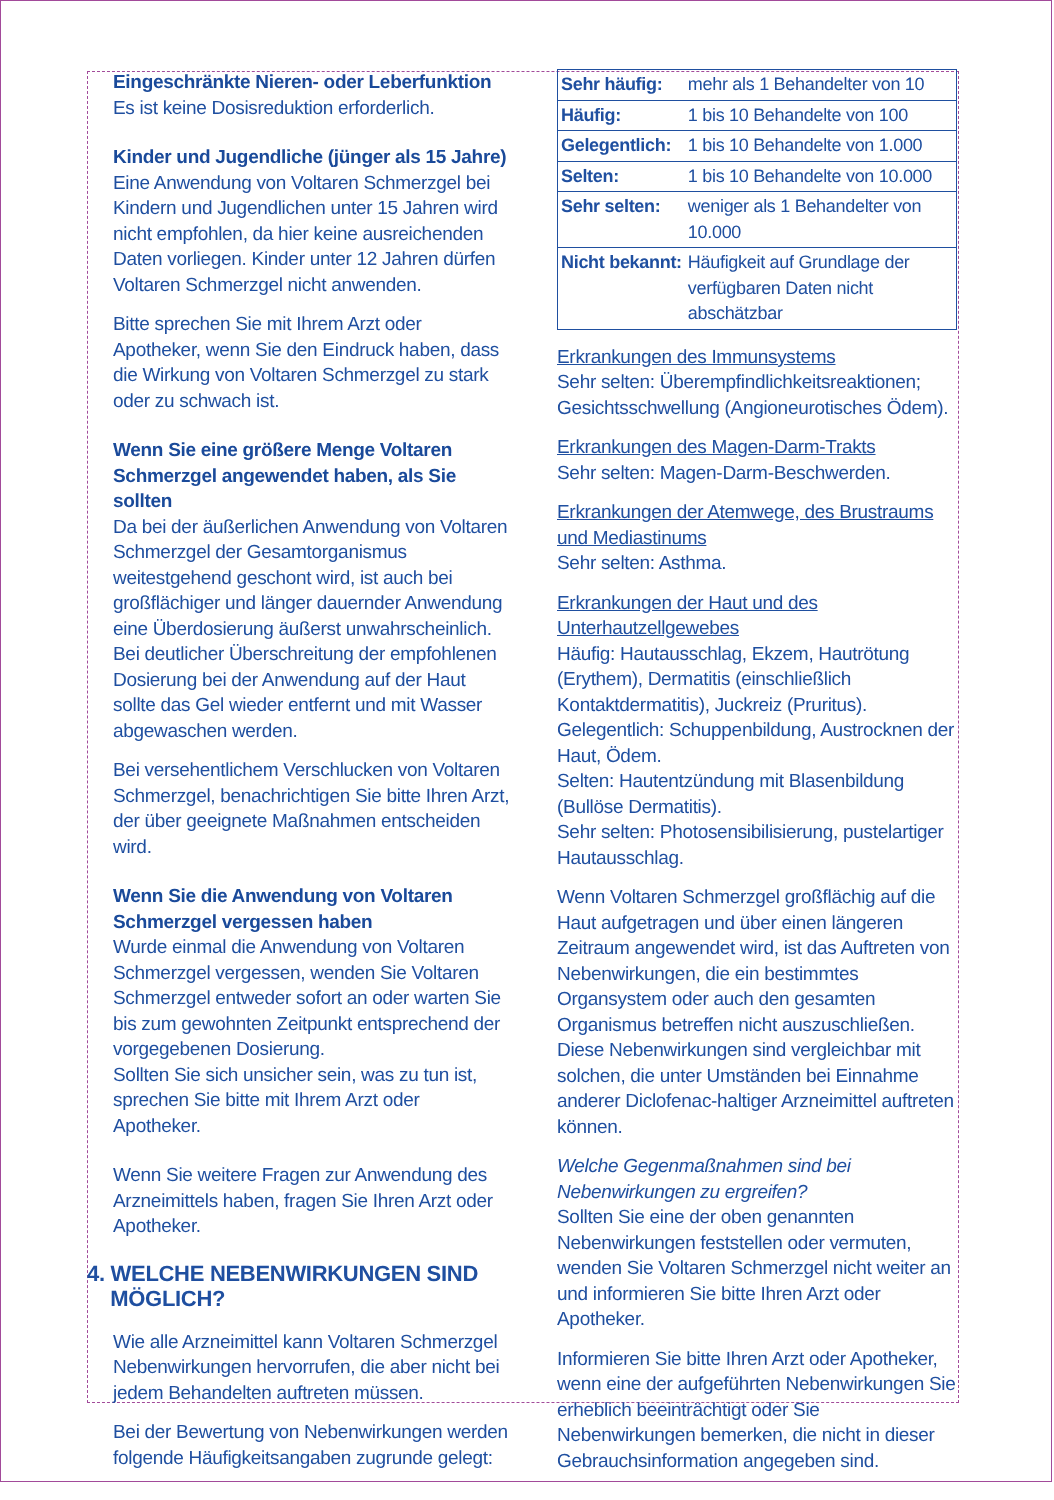Eingeschränkte Nieren- oder Leberfunktion
Es ist keine Dosisreduktion erforderlich.
Kinder und Jugendliche (jünger als 15 Jahre)
Eine Anwendung von Voltaren Schmerzgel bei Kindern und Jugendlichen unter 15 Jahren wird nicht empfohlen, da hier keine ausreichenden Daten vorliegen. Kinder unter 12 Jahren dürfen Voltaren Schmerzgel nicht anwenden.
Bitte sprechen Sie mit Ihrem Arzt oder Apotheker, wenn Sie den Eindruck haben, dass die Wirkung von Voltaren Schmerzgel zu stark oder zu schwach ist.
Wenn Sie eine größere Menge Voltaren Schmerzgel angewendet haben, als Sie sollten
Da bei der äußerlichen Anwendung von Voltaren Schmerzgel der Gesamtorganismus weitestgehend geschont wird, ist auch bei großflächiger und länger dauernder Anwendung eine Überdosierung äußerst unwahrscheinlich.
Bei deutlicher Überschreitung der empfohlenen Dosierung bei der Anwendung auf der Haut sollte das Gel wieder entfernt und mit Wasser abgewaschen werden.
Bei versehentlichem Verschlucken von Voltaren Schmerzgel, benachrichtigen Sie bitte Ihren Arzt, der über geeignete Maßnahmen entscheiden wird.
Wenn Sie die Anwendung von Voltaren Schmerzgel vergessen haben
Wurde einmal die Anwendung von Voltaren Schmerzgel vergessen, wenden Sie Voltaren Schmerzgel entweder sofort an oder warten Sie bis zum gewohnten Zeitpunkt entsprechend der vorgegebenen Dosierung.
Sollten Sie sich unsicher sein, was zu tun ist, sprechen Sie bitte mit Ihrem Arzt oder Apotheker.
Wenn Sie weitere Fragen zur Anwendung des Arzneimittels haben, fragen Sie Ihren Arzt oder Apotheker.
4. WELCHE NEBENWIRKUNGEN SIND
MÖGLICH?
Wie alle Arzneimittel kann Voltaren Schmerzgel Nebenwirkungen hervorrufen, die aber nicht bei jedem Behandelten auftreten müssen.
Bei der Bewertung von Nebenwirkungen werden folgende Häufigkeitsangaben zugrunde gelegt:
| Sehr häufig: | mehr als 1 Behandelter von 10 |
| Häufig: | 1 bis 10 Behandelte von 100 |
| Gelegentlich: | 1 bis 10 Behandelte von 1.000 |
| Selten: | 1 bis 10 Behandelte von 10.000 |
| Sehr selten: | weniger als 1 Behandelter von 10.000 |
| Nicht bekannt: | Häufigkeit auf Grundlage der verfügbaren Daten nicht abschätzbar |
Erkrankungen des Immunsystems
Sehr selten: Überempfindlichkeitsreaktionen; Gesichtsschwellung (Angioneurotisches Ödem).
Erkrankungen des Magen-Darm-Trakts
Sehr selten: Magen-Darm-Beschwerden.
Erkrankungen der Atemwege, des Brustraums und Mediastinums
Sehr selten: Asthma.
Erkrankungen der Haut und des Unterhautzellgewebes
Häufig: Hautausschlag, Ekzem, Hautrötung (Erythem), Dermatitis (einschließlich Kontaktdermatitis), Juckreiz (Pruritus).
Gelegentlich: Schuppenbildung, Austrocknen der Haut, Ödem.
Selten: Hautentzündung mit Blasenbildung (Bullöse Dermatitis).
Sehr selten: Photosensibilisierung, pustelartiger Hautausschlag.
Wenn Voltaren Schmerzgel großflächig auf die Haut aufgetragen und über einen längeren Zeitraum angewendet wird, ist das Auftreten von Nebenwirkungen, die ein bestimmtes Organsystem oder auch den gesamten Organismus betreffen nicht auszuschließen. Diese Nebenwirkungen sind vergleichbar mit solchen, die unter Umständen bei Einnahme anderer Diclofenac-haltiger Arzneimittel auftreten können.
Welche Gegenmaßnahmen sind bei Nebenwirkungen zu ergreifen?
Sollten Sie eine der oben genannten Nebenwirkungen feststellen oder vermuten, wenden Sie Voltaren Schmerzgel nicht weiter an und informieren Sie bitte Ihren Arzt oder Apotheker.
Informieren Sie bitte Ihren Arzt oder Apotheker, wenn eine der aufgeführten Nebenwirkungen Sie erheblich beeinträchtigt oder Sie Nebenwirkungen bemerken, die nicht in dieser Gebrauchsinformation angegeben sind.